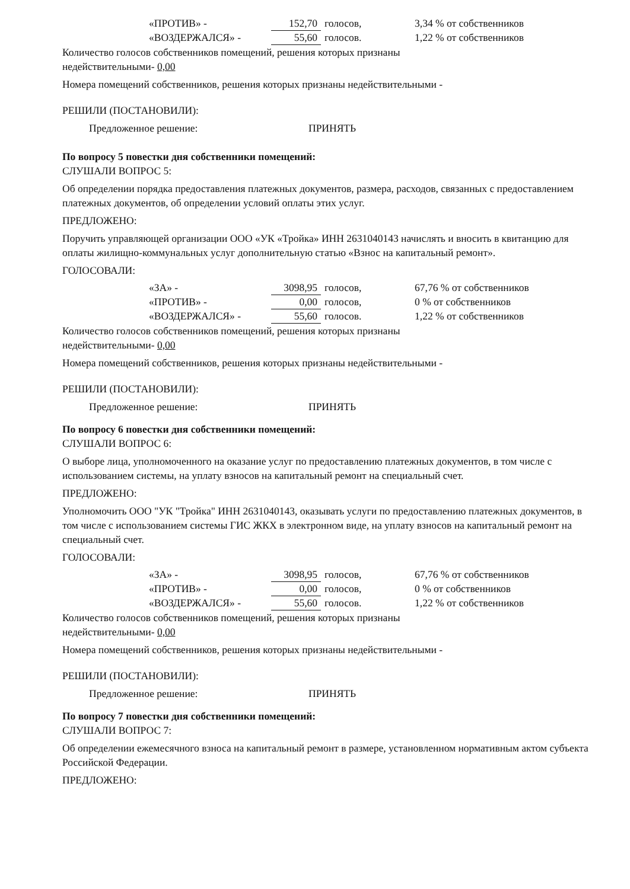| «ПРОТИВ» - | 152,70 | голосов, | 3,34 % от собственников |
| «ВОЗДЕРЖАЛСЯ» - | 55,60 | голосов. | 1,22 % от собственников |
Количество голосов собственников помещений, решения которых признаны
недействительными- 0,00
Номера помещений собственников, решения которых признаны недействительными -
РЕШИЛИ (ПОСТАНОВИЛИ):
Предложенное решение: ПРИНЯТЬ
По вопросу 5 повестки дня собственники помещений:
СЛУШАЛИ ВОПРОС 5:
Об определении порядка предоставления платежных документов, размера, расходов, связанных с предоставлением платежных документов, об определении условий оплаты этих услуг.
ПРЕДЛОЖЕНО:
Поручить управляющей организации ООО «УК «Тройка» ИНН 2631040143 начислять и вносить в квитанцию для оплаты жилищно-коммунальных услуг дополнительную статью «Взнос на капитальный ремонт».
ГОЛОСОВАЛИ:
| «ЗА» - | 3098,95 | голосов, | 67,76 % от собственников |
| «ПРОТИВ» - | 0,00 | голосов, | 0 % от собственников |
| «ВОЗДЕРЖАЛСЯ» - | 55,60 | голосов. | 1,22 % от собственников |
Количество голосов собственников помещений, решения которых признаны
недействительными- 0,00
Номера помещений собственников, решения которых признаны недействительными -
РЕШИЛИ (ПОСТАНОВИЛИ):
Предложенное решение: ПРИНЯТЬ
По вопросу 6 повестки дня собственники помещений:
СЛУШАЛИ ВОПРОС 6:
О выборе лица, уполномоченного на оказание услуг по предоставлению платежных документов, в том числе с использованием системы, на уплату взносов на капитальный ремонт на специальный счет.
ПРЕДЛОЖЕНО:
Уполномочить ООО "УК "Тройка" ИНН 2631040143, оказывать услуги по предоставлению платежных документов, в том числе с использованием системы ГИС ЖКХ в электронном виде, на уплату взносов на капитальный ремонт на специальный счет.
ГОЛОСОВАЛИ:
| «ЗА» - | 3098,95 | голосов, | 67,76 % от собственников |
| «ПРОТИВ» - | 0,00 | голосов, | 0 % от собственников |
| «ВОЗДЕРЖАЛСЯ» - | 55,60 | голосов. | 1,22 % от собственников |
Количество голосов собственников помещений, решения которых признаны
недействительными- 0,00
Номера помещений собственников, решения которых признаны недействительными -
РЕШИЛИ (ПОСТАНОВИЛИ):
Предложенное решение: ПРИНЯТЬ
По вопросу 7 повестки дня собственники помещений:
СЛУШАЛИ ВОПРОС 7:
Об определении ежемесячного взноса на капитальный ремонт в размере, установленном нормативным актом субъекта Российской Федерации.
ПРЕДЛОЖЕНО: